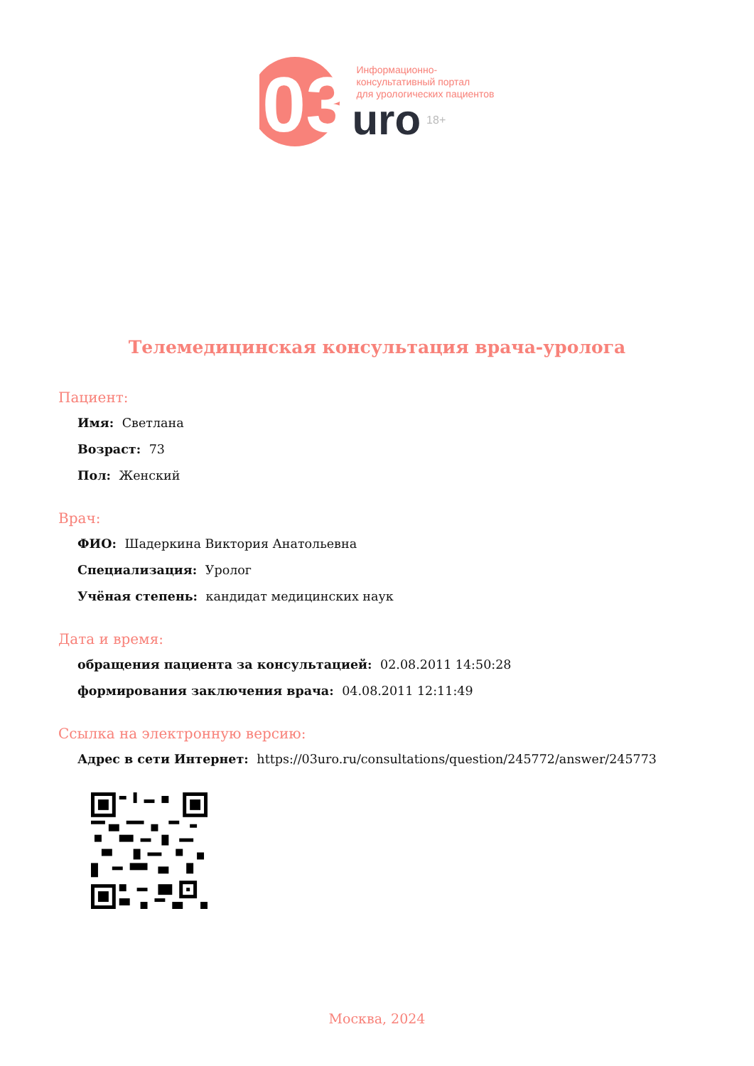03
Информационно-
консультативный портал
для урологических пациентов
uro 18+
Телемедицинская консультация врача-уролога
Пациент:
Имя: Светлана
Возраст: 73
Пол: Женский
Врач:
ФИО: Шадеркина Виктория Анатольевна
Специализация: Уролог
Учёная степень: кандидат медицинских наук
Дата и время:
обращения пациента за консультацией: 02.08.2011 14:50:28
формирования заключения врача: 04.08.2011 12:11:49
Ссылка на электронную версию:
Адрес в сети Интернет: https://03uro.ru/consultations/question/245772/answer/245773
Москва, 2024